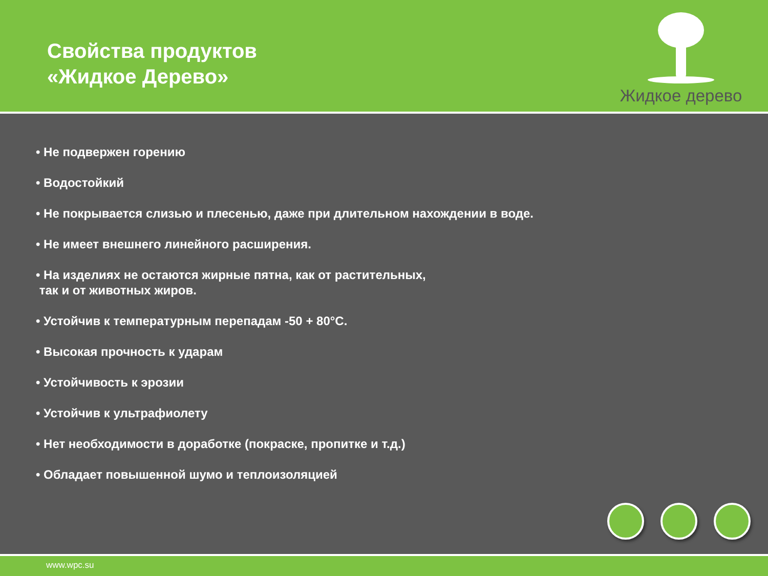Свойства продуктов
«Жидкое Дерево»
Жидкое дерево
• Не подвержен горению
• Водостойкий
• Не покрывается слизью и плесенью, даже при длительном нахождении в воде.
• Не имеет внешнего линейного расширения.
• На изделиях не остаются жирные пятна, как от растительных,
так и от животных жиров.
• Устойчив к температурным перепадам -50 + 80°С.
• Высокая прочность к ударам
• Устойчивость к эрозии
• Устойчив к ультрафиолету
• Нет необходимости в доработке (покраске, пропитке и т.д.)
• Обладает повышенной шумо и теплоизоляцией
www.wpc.su